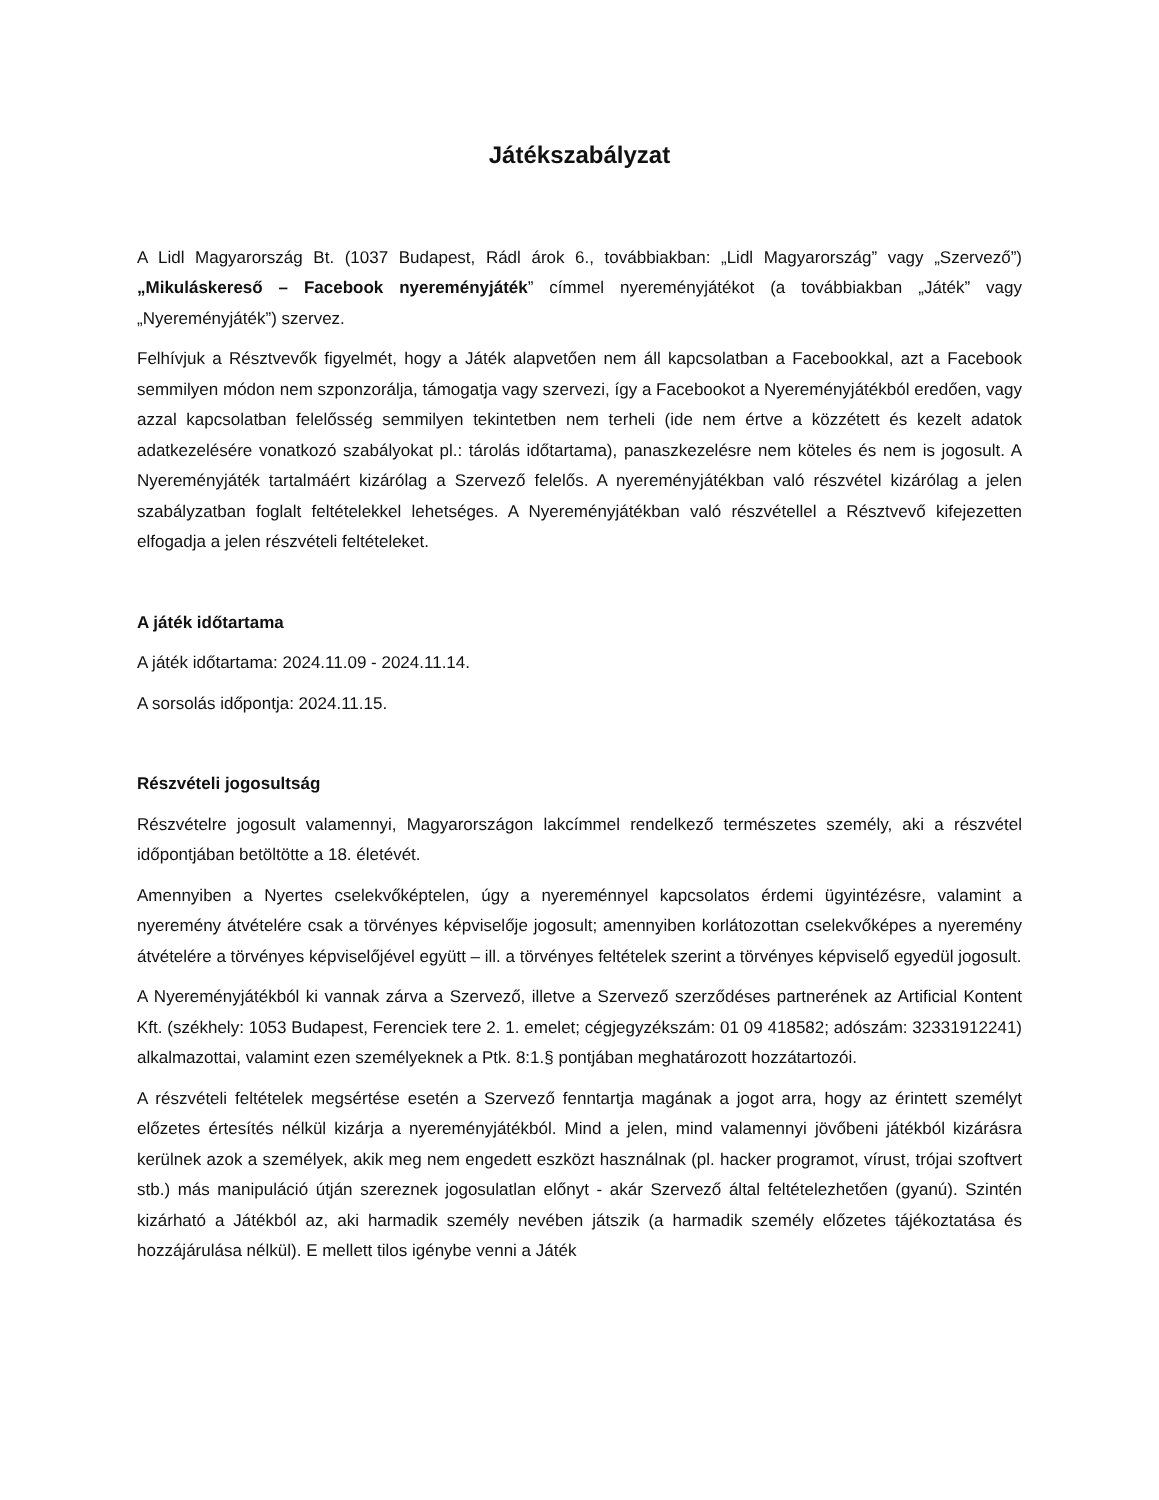Játékszabályzat
A Lidl Magyarország Bt. (1037 Budapest, Rádl árok 6., továbbiakban: „Lidl Magyarország” vagy „Szervező”) „Mikuláskereső – Facebook nyereményjáték” címmel nyereményjátékot (a továbbiakban „Játék” vagy „Nyereményjáték”) szervez.
Felhívjuk a Résztvevők figyelmét, hogy a Játék alapvetően nem áll kapcsolatban a Facebookkal, azt a Facebook semmilyen módon nem szponzorálja, támogatja vagy szervezi, így a Facebookot a Nyereményjátékból eredően, vagy azzal kapcsolatban felelősség semmilyen tekintetben nem terheli (ide nem értve a közzétett és kezelt adatok adatkezelésére vonatkozó szabályokat pl.: tárolás időtartama), panaszkezelésre nem köteles és nem is jogosult. A Nyereményjáték tartalmáért kizárólag a Szervező felelős. A nyereményjátékban való részvétel kizárólag a jelen szabályzatban foglalt feltételekkel lehetséges. A Nyereményjátékban való részvétellel a Résztvevő kifejezetten elfogadja a jelen részvételi feltételeket.
A játék időtartama
A játék időtartama: 2024.11.09 - 2024.11.14.
A sorsolás időpontja: 2024.11.15.
Részvételi jogosultság
Részvételre jogosult valamennyi, Magyarországon lakcímmel rendelkező természetes személy, aki a részvétel időpontjában betöltötte a 18. életévét.
Amennyiben a Nyertes cselekvőképtelen, úgy a nyereménnyel kapcsolatos érdemi ügyintézésre, valamint a nyeremény átvételére csak a törvényes képviselője jogosult; amennyiben korlátozottan cselekvőképes a nyeremény átvételére a törvényes képviselőjével együtt – ill. a törvényes feltételek szerint a törvényes képviselő egyedül jogosult.
A Nyereményjátékból ki vannak zárva a Szervező, illetve a Szervező szerződéses partnerének az Artificial Kontent Kft. (székhely: 1053 Budapest, Ferenciek tere 2. 1. emelet; cégjegyzékszám: 01 09 418582; adószám: 32331912241) alkalmazottai, valamint ezen személyeknek a Ptk. 8:1.§ pontjában meghatározott hozzátartozói.
A részvételi feltételek megsértése esetén a Szervező fenntartja magának a jogot arra, hogy az érintett személyt előzetes értesítés nélkül kizárja a nyereményjátékból. Mind a jelen, mind valamennyi jövőbeni játékból kizárásra kerülnek azok a személyek, akik meg nem engedett eszközt használnak (pl. hacker programot, vírust, trójai szoftvert stb.) más manipuláció útján szereznek jogosulatlan előnyt - akár Szervező által feltételezhetően (gyanú). Szintén kizárható a Játékból az, aki harmadik személy nevében játszik (a harmadik személy előzetes tájékoztatása és hozzájárulása nélkül). E mellett tilos igénybe venni a Játék